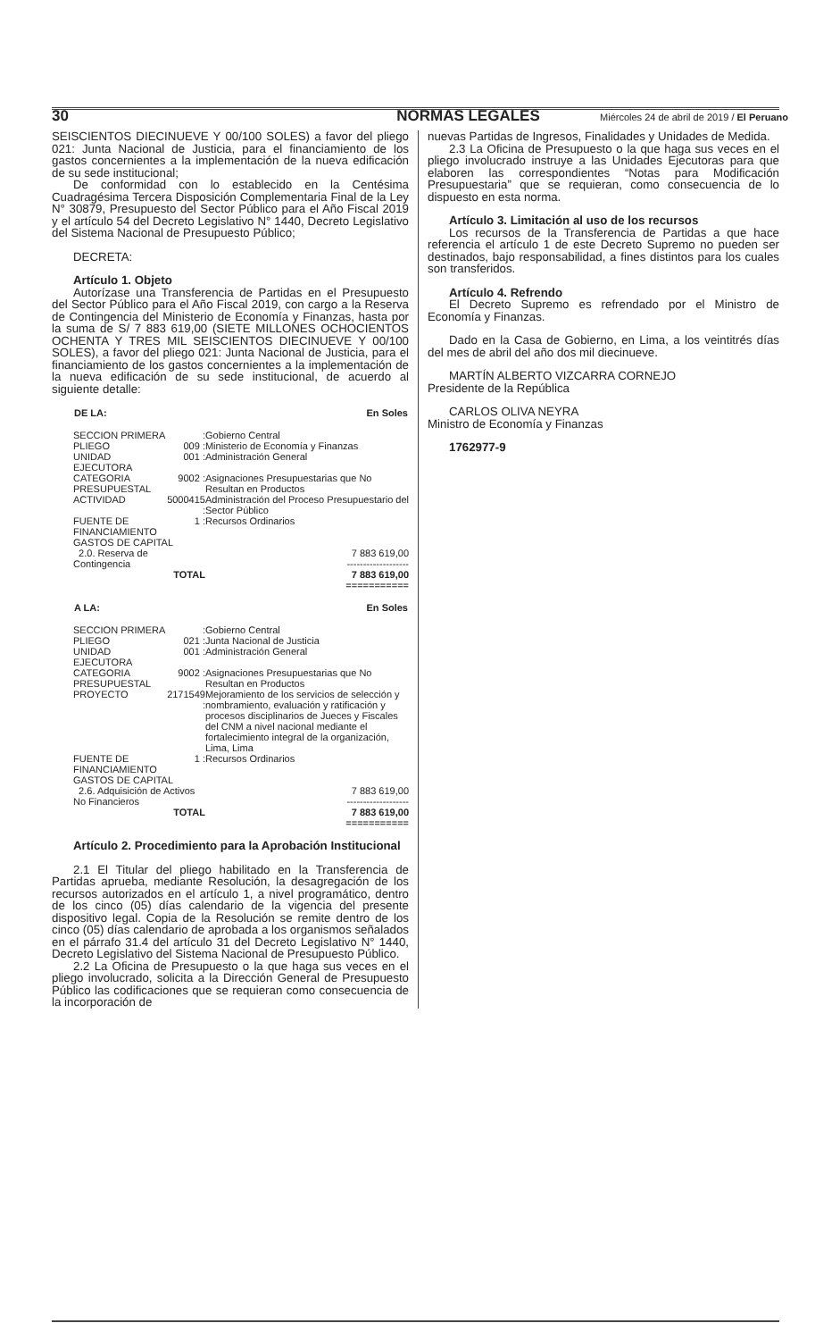30 NORMAS LEGALES Miércoles 24 de abril de 2019 / El Peruano
SEISCIENTOS DIECINUEVE Y 00/100 SOLES) a favor del pliego 021: Junta Nacional de Justicia, para el financiamiento de los gastos concernientes a la implementación de la nueva edificación de su sede institucional;
De conformidad con lo establecido en la Centésima Cuadragésima Tercera Disposición Complementaria Final de la Ley N° 30879, Presupuesto del Sector Público para el Año Fiscal 2019 y el artículo 54 del Decreto Legislativo N° 1440, Decreto Legislativo del Sistema Nacional de Presupuesto Público;
DECRETA:
Artículo 1. Objeto
Autorízase una Transferencia de Partidas en el Presupuesto del Sector Público para el Año Fiscal 2019, con cargo a la Reserva de Contingencia del Ministerio de Economía y Finanzas, hasta por la suma de S/ 7 883 619,00 (SIETE MILLONES OCHOCIENTOS OCHENTA Y TRES MIL SEISCIENTOS DIECINUEVE Y 00/100 SOLES), a favor del pliego 021: Junta Nacional de Justicia, para el financiamiento de los gastos concernientes a la implementación de la nueva edificación de su sede institucional, de acuerdo al siguiente detalle:
| DE LA: | | | En Soles |
| --- | --- | --- | --- |
| SECCION PRIMERA | : | Gobierno Central | |
| PLIEGO | 009 : | Ministerio de Economía y Finanzas | |
| UNIDAD EJECUTORA | 001 : | Administración General | |
| CATEGORIA PRESUPUESTAL | 9002 : | Asignaciones Presupuestarias que No Resultan en Productos | |
| ACTIVIDAD | 5000415 : | Administración del Proceso Presupuestario del Sector Público | |
| FUENTE DE FINANCIAMIENTO | 1 : | Recursos Ordinarios | |
| GASTOS DE CAPITAL | | | |
| 2.0. Reserva de Contingencia | | | 7 883 619,00 ------------------- |
| TOTAL | | | 7 883 619,00 =========== |
| A LA: | | | En Soles |
| SECCION PRIMERA | : | Gobierno Central | |
| PLIEGO | 021 : | Junta Nacional de Justicia | |
| UNIDAD EJECUTORA | 001 : | Administración General | |
| CATEGORIA PRESUPUESTAL | 9002 : | Asignaciones Presupuestarias que No Resultan en Productos | |
| PROYECTO | 2171549 : | Mejoramiento de los servicios de selección y nombramiento, evaluación y ratificación y procesos disciplinarios de Jueces y Fiscales del CNM a nivel nacional mediante el fortalecimiento integral de la organización, Lima, Lima | |
| FUENTE DE FINANCIAMIENTO | 1 : | Recursos Ordinarios | |
| GASTOS DE CAPITAL | | | |
| 2.6. Adquisición de Activos No Financieros | | | 7 883 619,00 ------------------- |
| TOTAL | | | 7 883 619,00 =========== |
Artículo 2. Procedimiento para la Aprobación Institucional
2.1 El Titular del pliego habilitado en la Transferencia de Partidas aprueba, mediante Resolución, la desagregación de los recursos autorizados en el artículo 1, a nivel programático, dentro de los cinco (05) días calendario de la vigencia del presente dispositivo legal. Copia de la Resolución se remite dentro de los cinco (05) días calendario de aprobada a los organismos señalados en el párrafo 31.4 del artículo 31 del Decreto Legislativo N° 1440, Decreto Legislativo del Sistema Nacional de Presupuesto Público.
2.2 La Oficina de Presupuesto o la que haga sus veces en el pliego involucrado, solicita a la Dirección General de Presupuesto Público las codificaciones que se requieran como consecuencia de la incorporación de
nuevas Partidas de Ingresos, Finalidades y Unidades de Medida.
2.3 La Oficina de Presupuesto o la que haga sus veces en el pliego involucrado instruye a las Unidades Ejecutoras para que elaboren las correspondientes “Notas para Modificación Presupuestaria” que se requieran, como consecuencia de lo dispuesto en esta norma.
Artículo 3. Limitación al uso de los recursos
Los recursos de la Transferencia de Partidas a que hace referencia el artículo 1 de este Decreto Supremo no pueden ser destinados, bajo responsabilidad, a fines distintos para los cuales son transferidos.
Artículo 4. Refrendo
El Decreto Supremo es refrendado por el Ministro de Economía y Finanzas.
Dado en la Casa de Gobierno, en Lima, a los veintitrés días del mes de abril del año dos mil diecinueve.
MARTÍN ALBERTO VIZCARRA CORNEJO
Presidente de la República
CARLOS OLIVA NEYRA
Ministro de Economía y Finanzas
1762977-9